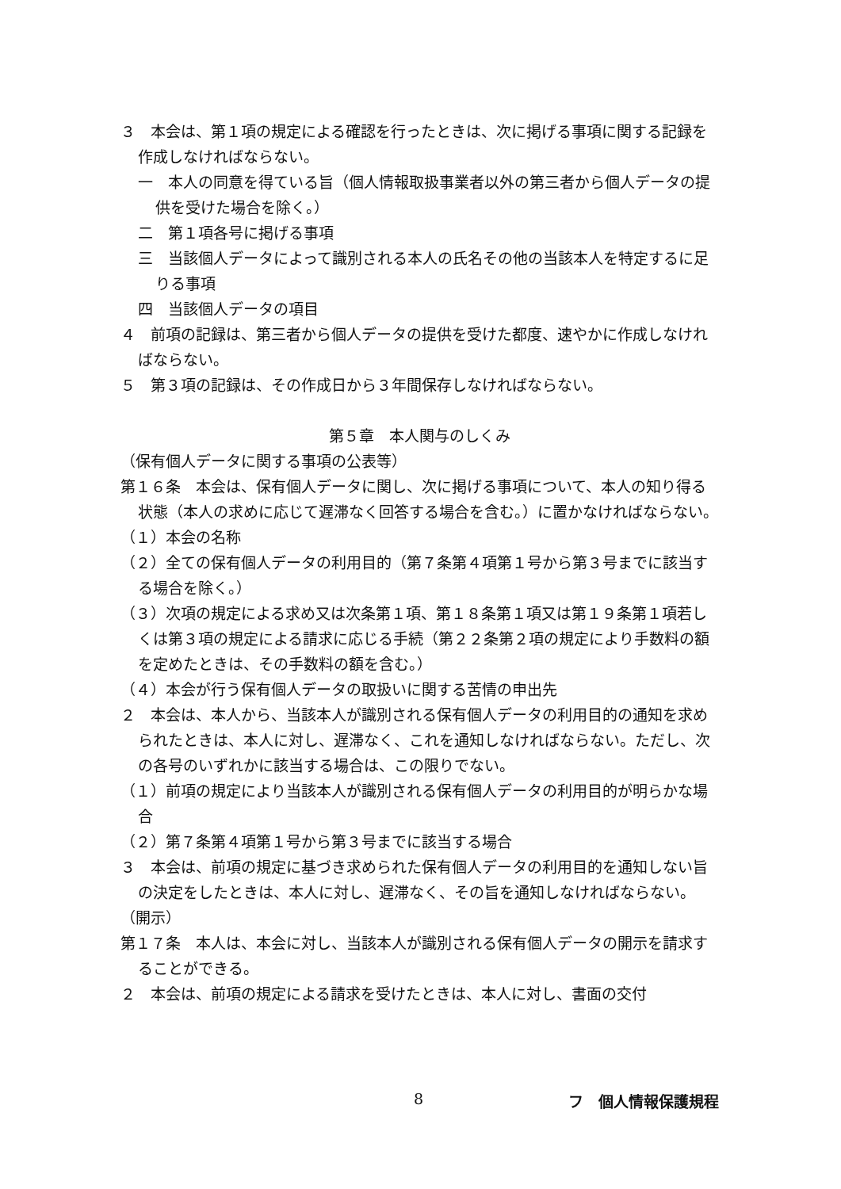３　本会は、第１項の規定による確認を行ったときは、次に掲げる事項に関する記録を作成しなければならない。
一　本人の同意を得ている旨（個人情報取扱事業者以外の第三者から個人データの提供を受けた場合を除く。）
二　第１項各号に掲げる事項
三　当該個人データによって識別される本人の氏名その他の当該本人を特定するに足りる事項
四　当該個人データの項目
４　前項の記録は、第三者から個人データの提供を受けた都度、速やかに作成しなければならない。
５　第３項の記録は、その作成日から３年間保存しなければならない。
第５章　本人関与のしくみ
（保有個人データに関する事項の公表等）
第１６条　本会は、保有個人データに関し、次に掲げる事項について、本人の知り得る状態（本人の求めに応じて遅滞なく回答する場合を含む。）に置かなければならない。
（１）本会の名称
（２）全ての保有個人データの利用目的（第７条第４項第１号から第３号までに該当する場合を除く。）
（３）次項の規定による求め又は次条第１項、第１８条第１項又は第１９条第１項若しくは第３項の規定による請求に応じる手続（第２２条第２項の規定により手数料の額を定めたときは、その手数料の額を含む。）
（４）本会が行う保有個人データの取扱いに関する苦情の申出先
２　本会は、本人から、当該本人が識別される保有個人データの利用目的の通知を求められたときは、本人に対し、遅滞なく、これを通知しなければならない。ただし、次の各号のいずれかに該当する場合は、この限りでない。
（１）前項の規定により当該本人が識別される保有個人データの利用目的が明らかな場合
（２）第７条第４項第１号から第３号までに該当する場合
３　本会は、前項の規定に基づき求められた保有個人データの利用目的を通知しない旨の決定をしたときは、本人に対し、遅滞なく、その旨を通知しなければならない。
（開示）
第１７条　本人は、本会に対し、当該本人が識別される保有個人データの開示を請求することができる。
２　本会は、前項の規定による請求を受けたときは、本人に対し、書面の交付
8 フ　個人情報保護規程